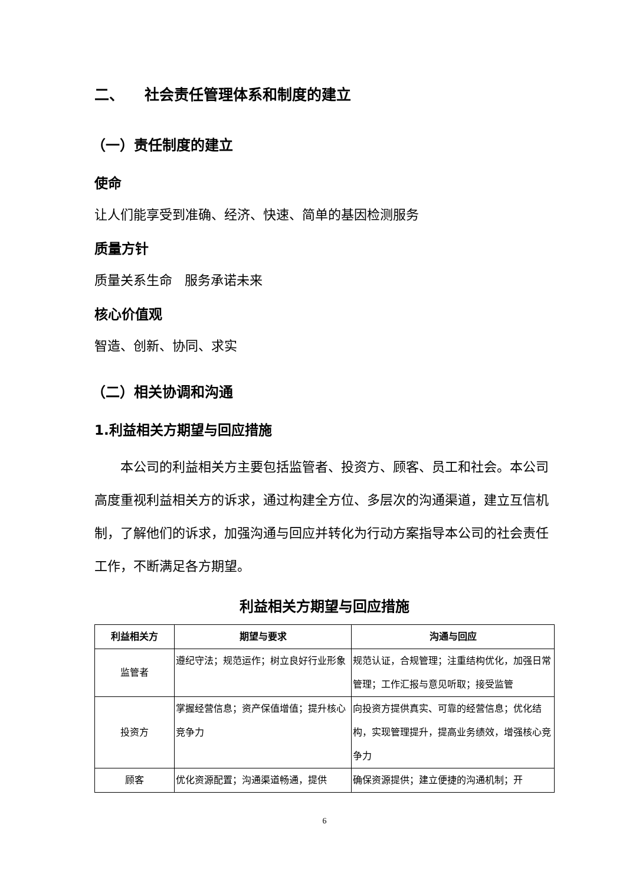二、 社会责任管理体系和制度的建立
（一）责任制度的建立
使命
让人们能享受到准确、经济、快速、简单的基因检测服务
质量方针
质量关系生命 服务承诺未来
核心价值观
智造、创新、协同、求实
（二）相关协调和沟通
1.利益相关方期望与回应措施
本公司的利益相关方主要包括监管者、投资方、顾客、员工和社会。本公司高度重视利益相关方的诉求，通过构建全方位、多层次的沟通渠道，建立互信机制，了解他们的诉求，加强沟通与回应并转化为行动方案指导本公司的社会责任工作，不断满足各方期望。
利益相关方期望与回应措施
| 利益相关方 | 期望与要求 | 沟通与回应 |
| --- | --- | --- |
| 监管者 | 遵纪守法；规范运作；树立良好行业形象 | 规范认证，合规管理；注重结构优化，加强日常管理；工作汇报与意见听取；接受监管 |
| 投资方 | 掌握经营信息；资产保值增值；提升核心竞争力 | 向投资方提供真实、可靠的经营信息；优化结构，实现管理提升，提高业务绩效，增强核心竞争力 |
| 顾客 | 优化资源配置；沟通渠道畅通，提供 | 确保资源提供；建立便捷的沟通机制；开 |
6